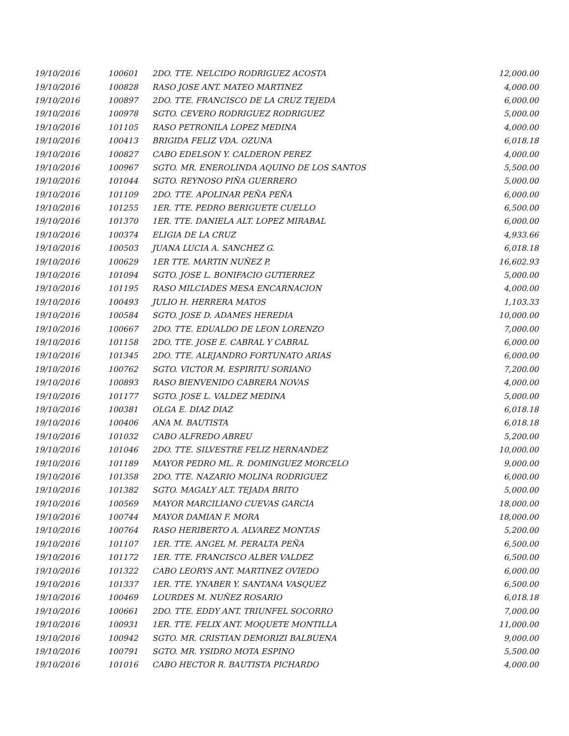| 19/10/2016 | 100601 | 2DO. TTE. NELCIDO RODRIGUEZ ACOSTA | 12,000.00 |
| 19/10/2016 | 100828 | RASO JOSE ANT. MATEO MARTINEZ | 4,000.00 |
| 19/10/2016 | 100897 | 2DO. TTE. FRANCISCO DE LA CRUZ TEJEDA | 6,000.00 |
| 19/10/2016 | 100978 | SGTO. CEVERO RODRIGUEZ RODRIGUEZ | 5,000.00 |
| 19/10/2016 | 101105 | RASO PETRONILA LOPEZ MEDINA | 4,000.00 |
| 19/10/2016 | 100413 | BRIGIDA FELIZ VDA. OZUNA | 6,018.18 |
| 19/10/2016 | 100827 | CABO EDELSON Y. CALDERON PEREZ | 4,000.00 |
| 19/10/2016 | 100967 | SGTO. MR. ENEROLINDA AQUINO DE LOS SANTOS | 5,500.00 |
| 19/10/2016 | 101044 | SGTO. REYNOSO PIÑA GUERRERO | 5,000.00 |
| 19/10/2016 | 101109 | 2DO. TTE. APOLINAR PEÑA PEÑA | 6,000.00 |
| 19/10/2016 | 101255 | 1ER. TTE. PEDRO BERIGUETE CUELLO | 6,500.00 |
| 19/10/2016 | 101370 | 1ER. TTE. DANIELA ALT. LOPEZ MIRABAL | 6,000.00 |
| 19/10/2016 | 100374 | ELIGIA DE LA CRUZ | 4,933.66 |
| 19/10/2016 | 100503 | JUANA LUCIA A. SANCHEZ G. | 6,018.18 |
| 19/10/2016 | 100629 | 1ER TTE. MARTIN NUÑEZ P. | 16,602.93 |
| 19/10/2016 | 101094 | SGTO. JOSE L. BONIFACIO GUTIERREZ | 5,000.00 |
| 19/10/2016 | 101195 | RASO MILCIADES MESA ENCARNACION | 4,000.00 |
| 19/10/2016 | 100493 | JULIO H. HERRERA MATOS | 1,103.33 |
| 19/10/2016 | 100584 | SGTO. JOSE D. ADAMES HEREDIA | 10,000.00 |
| 19/10/2016 | 100667 | 2DO. TTE. EDUALDO DE LEON LORENZO | 7,000.00 |
| 19/10/2016 | 101158 | 2DO. TTE. JOSE E. CABRAL Y CABRAL | 6,000.00 |
| 19/10/2016 | 101345 | 2DO. TTE. ALEJANDRO FORTUNATO ARIAS | 6,000.00 |
| 19/10/2016 | 100762 | SGTO. VICTOR M. ESPIRITU SORIANO | 7,200.00 |
| 19/10/2016 | 100893 | RASO BIENVENIDO CABRERA NOVAS | 4,000.00 |
| 19/10/2016 | 101177 | SGTO. JOSE L. VALDEZ MEDINA | 5,000.00 |
| 19/10/2016 | 100381 | OLGA E. DIAZ DIAZ | 6,018.18 |
| 19/10/2016 | 100406 | ANA M. BAUTISTA | 6,018.18 |
| 19/10/2016 | 101032 | CABO ALFREDO ABREU | 5,200.00 |
| 19/10/2016 | 101046 | 2DO. TTE. SILVESTRE FELIZ HERNANDEZ | 10,000.00 |
| 19/10/2016 | 101189 | MAYOR PEDRO ML. R. DOMINGUEZ MORCELO | 9,000.00 |
| 19/10/2016 | 101358 | 2DO. TTE. NAZARIO MOLINA RODRIGUEZ | 6,000.00 |
| 19/10/2016 | 101382 | SGTO. MAGALY ALT. TEJADA BRITO | 5,000.00 |
| 19/10/2016 | 100569 | MAYOR MARCILIANO CUEVAS GARCIA | 18,000.00 |
| 19/10/2016 | 100744 | MAYOR DAMIAN F. MORA | 18,000.00 |
| 19/10/2016 | 100764 | RASO HERIBERTO A. ALVAREZ MONTAS | 5,200.00 |
| 19/10/2016 | 101107 | 1ER. TTE. ANGEL M. PERALTA PEÑA | 6,500.00 |
| 19/10/2016 | 101172 | 1ER. TTE. FRANCISCO ALBER VALDEZ | 6,500.00 |
| 19/10/2016 | 101322 | CABO LEORYS ANT. MARTINEZ OVIEDO | 6,000.00 |
| 19/10/2016 | 101337 | 1ER. TTE. YNABER Y. SANTANA VASQUEZ | 6,500.00 |
| 19/10/2016 | 100469 | LOURDES M. NUÑEZ ROSARIO | 6,018.18 |
| 19/10/2016 | 100661 | 2DO. TTE. EDDY ANT. TRIUNFEL SOCORRO | 7,000.00 |
| 19/10/2016 | 100931 | 1ER. TTE. FELIX ANT. MOQUETE MONTILLA | 11,000.00 |
| 19/10/2016 | 100942 | SGTO. MR. CRISTIAN DEMORIZI BALBUENA | 9,000.00 |
| 19/10/2016 | 100791 | SGTO. MR. YSIDRO MOTA ESPINO | 5,500.00 |
| 19/10/2016 | 101016 | CABO HECTOR R. BAUTISTA PICHARDO | 4,000.00 |